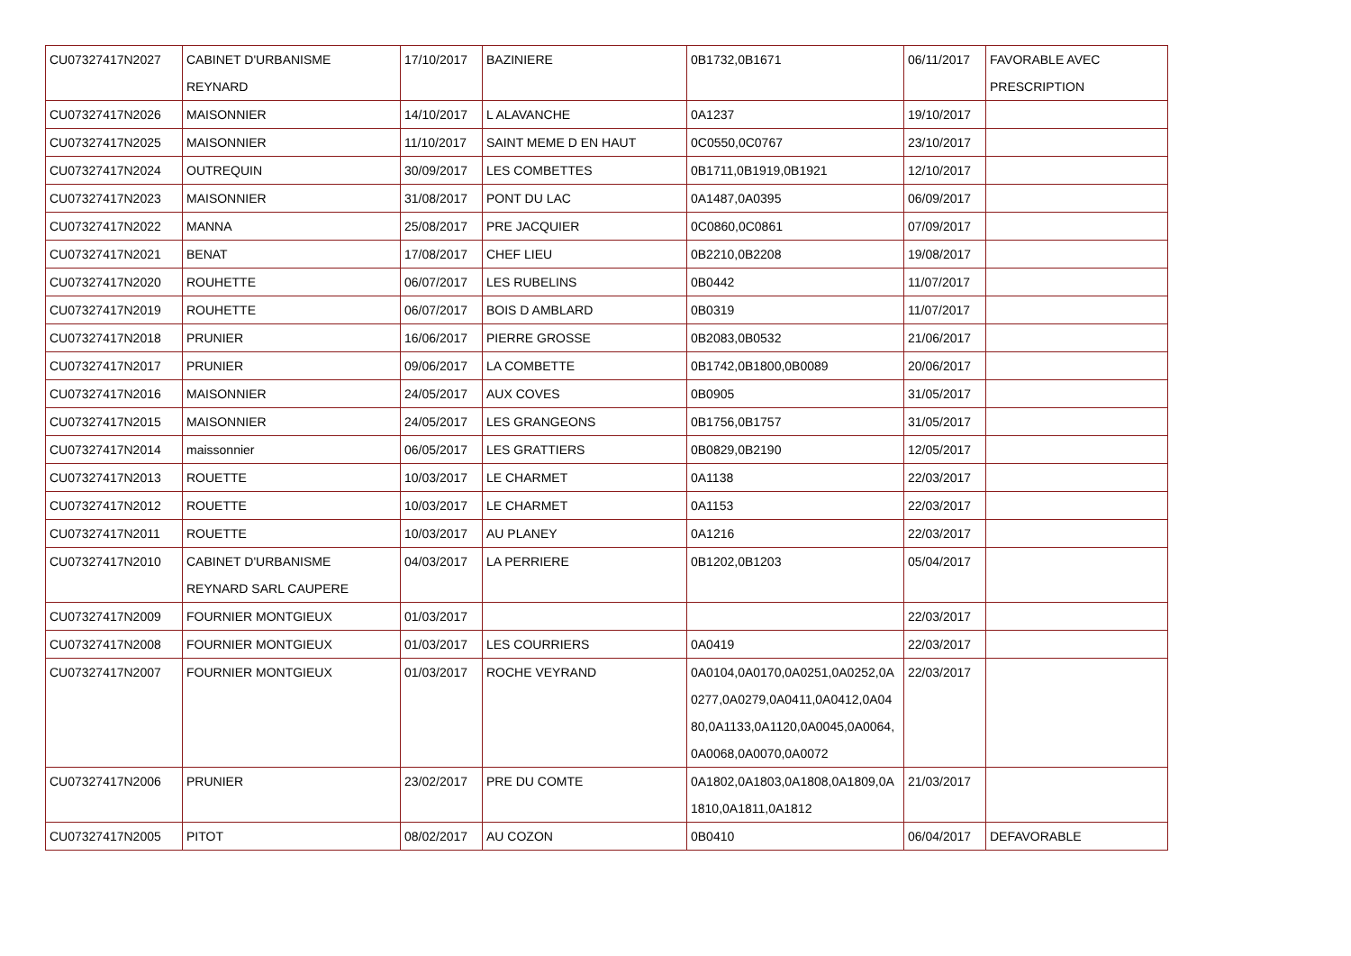| CU07327417N2027 | CABINET D'URBANISME REYNARD | 17/10/2017 | BAZINIERE | 0B1732,0B1671 | 06/11/2017 | FAVORABLE AVEC PRESCRIPTION |
| CU07327417N2026 | MAISONNIER | 14/10/2017 | L ALAVANCHE | 0A1237 | 19/10/2017 | |
| CU07327417N2025 | MAISONNIER | 11/10/2017 | SAINT MEME D EN HAUT | 0C0550,0C0767 | 23/10/2017 | |
| CU07327417N2024 | OUTREQUIN | 30/09/2017 | LES COMBETTES | 0B1711,0B1919,0B1921 | 12/10/2017 | |
| CU07327417N2023 | MAISONNIER | 31/08/2017 | PONT DU LAC | 0A1487,0A0395 | 06/09/2017 | |
| CU07327417N2022 | MANNA | 25/08/2017 | PRE JACQUIER | 0C0860,0C0861 | 07/09/2017 | |
| CU07327417N2021 | BENAT | 17/08/2017 | CHEF LIEU | 0B2210,0B2208 | 19/08/2017 | |
| CU07327417N2020 | ROUHETTE | 06/07/2017 | LES RUBELINS | 0B0442 | 11/07/2017 | |
| CU07327417N2019 | ROUHETTE | 06/07/2017 | BOIS D AMBLARD | 0B0319 | 11/07/2017 | |
| CU07327417N2018 | PRUNIER | 16/06/2017 | PIERRE GROSSE | 0B2083,0B0532 | 21/06/2017 | |
| CU07327417N2017 | PRUNIER | 09/06/2017 | LA COMBETTE | 0B1742,0B1800,0B0089 | 20/06/2017 | |
| CU07327417N2016 | MAISONNIER | 24/05/2017 | AUX COVES | 0B0905 | 31/05/2017 | |
| CU07327417N2015 | MAISONNIER | 24/05/2017 | LES GRANGEONS | 0B1756,0B1757 | 31/05/2017 | |
| CU07327417N2014 | maissonnier | 06/05/2017 | LES GRATTIERS | 0B0829,0B2190 | 12/05/2017 | |
| CU07327417N2013 | ROUETTE | 10/03/2017 | LE CHARMET | 0A1138 | 22/03/2017 | |
| CU07327417N2012 | ROUETTE | 10/03/2017 | LE CHARMET | 0A1153 | 22/03/2017 | |
| CU07327417N2011 | ROUETTE | 10/03/2017 | AU PLANEY | 0A1216 | 22/03/2017 | |
| CU07327417N2010 | CABINET D'URBANISME REYNARD SARL CAUPERE | 04/03/2017 | LA PERRIERE | 0B1202,0B1203 | 05/04/2017 | |
| CU07327417N2009 | FOURNIER MONTGIEUX | 01/03/2017 | | | 22/03/2017 | |
| CU07327417N2008 | FOURNIER MONTGIEUX | 01/03/2017 | LES COURRIERS | 0A0419 | 22/03/2017 | |
| CU07327417N2007 | FOURNIER MONTGIEUX | 01/03/2017 | ROCHE VEYRAND | 0A0104,0A0170,0A0251,0A0252,0A 0277,0A0279,0A0411,0A0412,0A04 80,0A1133,0A1120,0A0045,0A0064, 0A0068,0A0070,0A0072 | 22/03/2017 | |
| CU07327417N2006 | PRUNIER | 23/02/2017 | PRE DU COMTE | 0A1802,0A1803,0A1808,0A1809,0A 1810,0A1811,0A1812 | 21/03/2017 | |
| CU07327417N2005 | PITOT | 08/02/2017 | AU COZON | 0B0410 | 06/04/2017 | DEFAVORABLE |